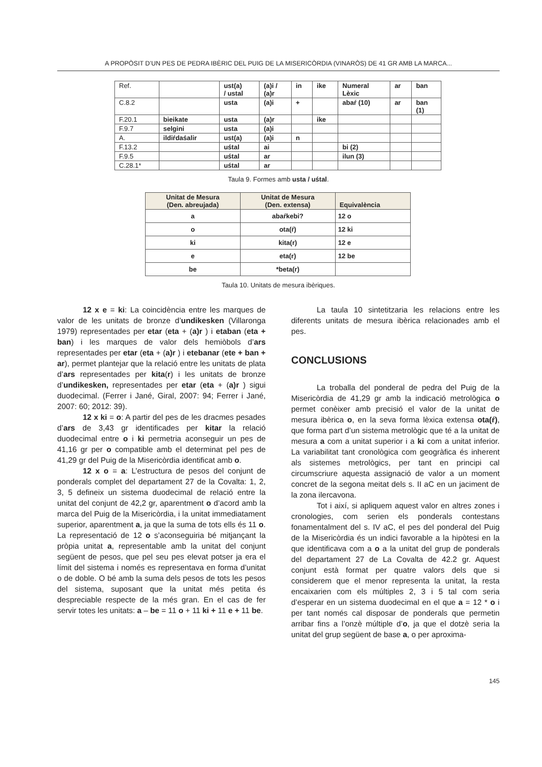A PROPÒSIT D’UN PES DE PEDRA IBÈRIC DEL PUIG DE LA MISERICÒRDIA (VINARÒS) DE 41 GR AMB LA MARCA...
| Ref. | | ust(a) / ustal | (a)i / (a)r | in | ike | Numeral Lèxic | ar | ban |
| C.8.2 | | usta | (a)i | + | | abaŕ (10) | ar | ban (1) |
| F.20.1 | bieikate | usta | (a)r | | ike | | | |
| F.9.7 | selgini | usta | (a)i | | | | | |
| A. | ildiŕdaśalir | ust(a) | (a)i | n | | | | |
| F.13.2 | | uśtal | ai | | | bi (2) | | |
| F.9.5 | | uśtal | ar | | | ilun (3) | | |
| C.28.1* | | uśtal | ar | | | | | |
Taula 9. Formes amb usta / uśtal.
| Unitat de Mesura (Den. abreujada) | Unitat de Mesura (Den. extensa) | Equivalència |
| --- | --- | --- |
| a | abaŕkebi? | 12 o |
| o | ota(ŕ) | 12 ki |
| ki | kita(r) | 12 e |
| e | eta(r) | 12 be |
| be | *beta(r) | |
Taula 10. Unitats de mesura ibèriques.
12 x e = ki: La coincidència entre les marques de valor de les unitats de bronze d’undikesken (Villaronga 1979) representades per etar (eta + (a)r ) i etaban (eta + ban) i les marques de valor dels hemiòbols d’ars representades per etar (eta + (a)r ) i etebanar (ete + ban + ar), permet plantejar que la relació entre les unitats de plata d’ars representades per kita(r) i les unitats de bronze d’undikesken, representades per etar (eta + (a)r ) sigui duodecimal. (Ferrer i Jané, Giral, 2007: 94; Ferrer i Jané, 2007: 60; 2012: 39).
12 x ki = o: A partir del pes de les dracmes pesades d’ars de 3,43 gr identificades per kitar la relació duodecimal entre o i ki permetria aconseguir un pes de 41,16 gr per o compatible amb el determinat pel pes de 41,29 gr del Puig de la Misericòrdia identificat amb o.
12 x o = a: L’estructura de pesos del conjunt de ponderals complet del departament 27 de la Covalta: 1, 2, 3, 5 defineix un sistema duodecimal de relació entre la unitat del conjunt de 42,2 gr, aparentment o d’acord amb la marca del Puig de la Misericòrdia, i la unitat immediatament superior, aparentment a, ja que la suma de tots ells és 11 o. La representació de 12 o s’aconseguiria bé mitjançant la pròpia unitat a, representable amb la unitat del conjunt següent de pesos, que pel seu pes elevat potser ja era el límit del sistema i només es representava en forma d’unitat o de doble. O bé amb la suma dels pesos de tots les pesos del sistema, suposant que la unitat més petita és despreciable respecte de la més gran. En el cas de fer servir totes les unitats: a – be = 11 o + 11 ki + 11 e + 11 be.
La taula 10 sintetitzaria les relacions entre les diferents unitats de mesura ibèrica relacionades amb el pes.
CONCLUSIONS
La troballa del ponderal de pedra del Puig de la Misericòrdia de 41,29 gr amb la indicació metrològica o permet conèixer amb precisió el valor de la unitat de mesura ibèrica o, en la seva forma lèxica extensa ota(ŕ), que forma part d’un sistema metrològic que té a la unitat de mesura a com a unitat superior i a ki com a unitat inferior. La variabilitat tant cronològica com geogràfica és inherent als sistemes metrològics, per tant en principi cal circumscriure aquesta assignació de valor a un moment concret de la segona meitat dels s. II aC en un jaciment de la zona ilercavona.
Tot i així, si apliquem aquest valor en altres zones i cronologies, com serien els ponderals contestans fonamentalment del s. IV aC, el pes del ponderal del Puig de la Misericòrdia és un indici favorable a la hipòtesi en la que identificava com a o a la unitat del grup de ponderals del departament 27 de La Covalta de 42.2 gr. Aquest conjunt està format per quatre valors dels que si considerem que el menor representa la unitat, la resta encaixarien com els múltiples 2, 3 i 5 tal com seria d’esperar en un sistema duodecimal en el que a = 12 * o i per tant només cal disposar de ponderals que permetin arribar fins a l’onzè múltiple d’o, ja que el dotzè seria la unitat del grup següent de base a, o per aproxima-
145